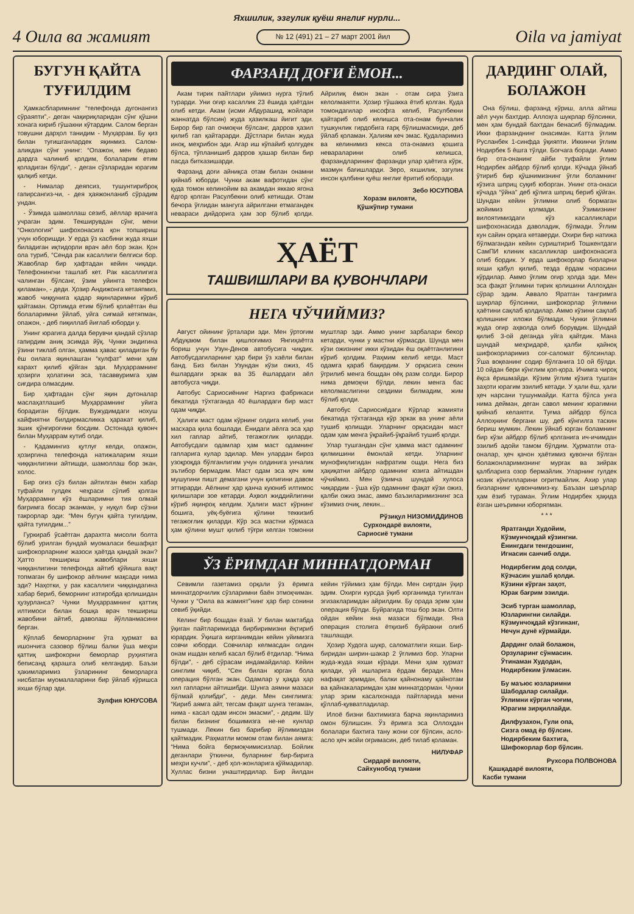Яхшилик, эзгулик қуёш янглиғ нурли...
4 Оила ва жамият № 12 (491) 21 – 27 март 2001 йил Oila va jamiyat
БУГУН ҚАЙТА ТУҒИЛДИМ
Ҳамкасбларимнинг “телефонда дугонангиз сўраяпти”,- деган чақириқларидан сўнг қўшни хонага кириб гўшакни кўтардим. Салом берган товушни дарҳол танидим - Муҳаррам. Бу қиз билан туғишганлардек яқинмиз. Салом-аликдан сўнг унинг: “Опажон, мен бедаво дардга чалиниб қолдим, болаларим етим қоладиган бўлди”, - деган сўзларидан юрагим қалқиб кетди.
- Нималар деяпсиз, тушунтириброқ гапирсангиз-чи, - дея ҳаяжонланиб сўрадим ундан.
- Ўзимда шамоллаш сезиб, аёллар врачига учраган эдим. Текширувдан сўнг, мени “Онкология” шифохонасига қон топшириш учун юборишди. У ерда ўз касбини жуда яхши биладиган иқтидорли врач аёл бор экан. Қон ола туриб, “Сенда рак касаллиги белгиси бор. Жавоблар бир ҳафтадан кейин чиқади. Телефонингни ташлаб кет. Рак касаллигига чалинган бўлсанг, ўзим уйингга телефон қиламан», - деди. Ҳозир Андижонга кетаяпмиз, жавоб чиққунига қадар яқинларимни кўриб қайтаман. Ортимда етим бўлиб қолаётган ёш болаларимни ўйлаб, уйга сиғмай кетяпман, опажон, - деб пиқиллаб йиғлаб юборди у.
Унинг юрагиға далда берувчи қандай сўзлар гапирдим аниқ эсимда йўқ. Чунки эндигина ўзини тиклаб олган, ҳамма ҳавас қиладиган бу ёш оилага яқинлашган “кулфат” мени ҳам карахт қилиб қўйган эди. Муҳаррамнинг ҳозирги ҳолатини эса, тасаввуримга ҳам сиғдира олмасдим.
Бир ҳафтадан сўнг яқин дугоналар маслаҳатлашиб Муҳаррамнинг уйига борадиган бўлдик. Вужудимдаги нохуш кайфиятни билдирмасликка ҳаракат қилиб, эшик қўнғироғини босдим. Остонада қувонч билан Муҳаррам кутиб олди.
- Қадамингиз қутлуғ келди, опажон, ҳозиргина телефонда натижаларим яхши чиққанлигини айтишди, шамоллаш бор экан, холос.
Бир оғиз сўз билан айтилган ёмон хабар туфайли гулдек чеҳраси сўлиб қолган Муҳаррамни кўз ёшларимни тия олмай бағримга босар эканман, у нуқул бир сўзни такрорлар эди: “Мен бугун қайта туғилдим, қайта туғилдим...”
Гуркираб ўсаётган дарахтга мисоли болта бўлиб урилган бундай муомаласи бешафқат шифокорларнинг жазоси ҳаётда қандай экан? Ҳатто текшириш жавоблари яхши чиққанлигини телефонда айтиб қўйишга вақт топмаган бу шифокор аёлнинг мақсади нима эди? Наҳотки, у рак касаллиги чиққандагина хабар бериб, беморнинг изтиробда қолишидан ҳузурланса? Чунки Муҳаррамнинг қаттиқ илтимоси билан бошқа врач текшириш жавобини айтиб, даволаш йўлланмасини берган.
Кўплаб беморларнинг ўта ҳурмат ва ишончига сазовор бўлиш балки ўша меҳри қаттиқ шифокорни беморлар руҳиятига беписанд қарашга олиб келгандир. Баъзи ҳакимларимиз ўзларининг беморларга нисбатан муомалаларини бир ўйлаб кўришса яхши бўлар эди.
Зулфия ЮНУСОВА
ФАРЗАНД ДОҒИ ЁМОН...
Акам тирик пайтлари уйимиз нурга тўлиб турарди. Уни оғир касаллик 23 ёшида ҳаётдан олиб кетди. Акам (исми Абдурашид, жойлари жаннатда бўлсин) жуда ҳазилкаш йигит эди. Бирор бир гап очмоқчи бўлсанг, дарров ҳазил қилиб гап қайтарарди. Дўстлари билан жуда иноқ, меҳрибон эди. Агар иш кўпайиб қолгудек бўлса, тўпланишиб дарров ҳашар билан бир пасда битказишарди.
Фарзанд доғи айниқса отам билан онамни қийнаб юборди. Чунки акам вафотидан сўнг қуда томон келинойим ва акамдан яккаю ягона ёдгор қолган Расулбекни олиб кетишди. Отам бечора ўғлидан мангуга айрилгани етмагандек невараси дийдорига ҳам зор бўлиб қолди. Айрилиқ ёмон экан - отам сира ўзига келолмаяпти. Ҳозир тўшакка ётиб қолган. Қуда томондагилар инсофга келиб, Расулбекни қайтариб олиб келишса ота-онам бунчалик тушкунлик гирдобига ғарқ бўлишмасмиди, деб ўйлаб қоламан. Ҳалиям кеч эмас. Қудаларимиз ва келинимиз кекса ота-онамиз қошига невараларини олиб келишса, фарзандларининг фарзанди улар ҳаётига кўрк, мазмун бағишларди. Зеро, яхшилик, эзгулик инсон қалбини қуёш янглиғ ёритиб юборади.
Зебо ЮСУПОВА
Хоразм вилояти,
Қўшкўпир тумани
ҲАЁТ
ТАШВИШЛАРИ ВА ҚУВОНЧЛАРИ
НЕГА ЧЎЧИЙМИЗ?
Август ойининг ўрталари эди. Мен ўртоғим Абдуқаюм билан қишлоғимиз Янгиҳаётга бориш учун Узун-Денов автобусига чиқдик. Автобусдагиларнинг ҳар бири ўз хаёли билан банд. Биз билан Узундан кўзи ожиз, 45 ёшлардаги эркак ва 35 ёшлардаги аёл автобусга чиқди.
Автобус Сариосиёнинг Наргиз фабрикаси бекатида тўхтаганда 40 ёшлардаги бир маст одам чиқди.
Ҳалиги маст одам кўрнинг олдига келиб, уни масхара қила бошлади. Ёнидаги аёлга эса ҳар хил гаплар айтиб, тегажоғлик қиларди. Автобусдаги одамлар ҳам маст одамнинг гапларига кулар эдилар. Мен улардан бироз узоқроқда бўлганлигим учун олдинига унчалик эътибор бермадим. Маст одам эса ҳеч ким мушугини пишт демагани учун қилиғини давом эттирарди. Аёлнинг ҳар қанча куюниб илтимос қилишлари зое кетарди. Аҳвол жиддийлигини кўриб яқинроқ келдим. Ҳалиги маст кўрнинг бошига, уёқ-буёғига қўлини теккизиб тегажоғлик қиларди. Кўр эса мастни кўрмаса ҳам қўлини мушт қилиб тўғри келган томонни муштлар эди. Аммо унинг зарбалари бекор кетарди, чунки у мастни кўрмасди. Шунда мен кўзи ожизнинг икки кўзидан ёш оқаётганлигини кўриб қолдим. Раҳмим келиб кетди. Маст одамга қараб бақирдим. У орқасига секин ўгрилиб менга бошдан оёқ разм солди. Бирор нима демоқчи бўлди, лекин менга бас келолмаслигини сездими билмадим, жим бўлиб қолди.
Автобус Сариосиёдаги Кўрлар жамияти бекатида тўхтаганда кўр эркак ва унинг аёли тушиб қолишди. Уларнинг орқасидан маст одам ҳам менга ўқрайиб-ўқрайиб тушиб қолди.
Улар тушгандан сўнг ҳамма маст одамнинг қилмишини ёмонлай кетди. Уларнинг мунофиқлигидан нафратим ошди. Нега биз ҳақиқатни айбдор одамнинг юзига айтишдан чўчиймиз. Мен ўзимча шундай хулоса чиқардим - ўша кўр одамнинг фақат кўзи ожиз, қалби ожиз эмас, аммо баъзиларимизнинг эса кўзимиз очиқ, лекин...
Рўзиқул НИЗОМИДДИНОВ
Сурхондарё вилояти,
Сариосиё тумани
ЎЗ ЁРИМДАН МИННАТДОРМАН
Севимли газетамиз орқали ўз ёримга миннатдорчилик сўзларимни баён этмоқчиман. Чунки у “Оила ва жамият”нинг ҳар бир сонини севиб ўқийди.
Келинг бир бошдан ёзай. У билан мактабда ўқиган пайтларимизда бирбиримизни ёқтириб юрардик. Ўқишга кирганимдан кейин уйимизга совчи юборди. Совчилар келмасдан олдин онам ишдан келиб касал бўлиб ётдилар. “Нима бўлди”, - деб сўрасам индамайдилар. Кейин синглим чиқиб, “Сен билан юрган бола операция бўлган экан. Одамлар у ҳақда ҳар хил гапларни айтишибди. Шунга аямни мазаси бўлмай қолибди”, - деди. Мен синглимга: “Кириб аямга айт, тегсам фақат шунга тегаман, нима - касал одам инсон эмасми”, - дедим. Шу билан бизнинг бошимизга не-не кунлар тушмади. Лекин биз барибир йўлимиздан қайтмадик. Раҳматли момом отам билан аямга: “Нима бойга бермоқчимисизлар. Бойлик деганлари ўткинчи, буларнинг бир-бирига меҳри кучли”, - деб ҳол-жонларига қўймадилар. Хуллас бизни унаштирдилар. Бир йилдан кейин тўйимиз ҳам бўлди. Мен сиртдан ўқир эдим. Охирги курсда ўқиб юрганимда туғилган эгизакларимдан айрилдим. Бу орада эрим ҳам операция бўлди. Буйрагида тош бор экан. Олти ойдан кейин яна мазаси бўлмади. Яна операция столига ётқизиб буйракни олиб ташлашди.
Ҳозир Худога шукр, саломатлиги яхши. Бир-биридан ширин-шакар 2 ўғлимиз бор. Уларни жуда-жуда яхши кўради. Мени ҳам ҳурмат қилади, уй ишларига ёрдам беради. Мен нафақат эримдан, балки қайнонаму қайнотам ва қайнакаларимдан ҳам миннатдорман. Чунки улар эрим касалхонада пайтларида мени қўллаб-қувватладилар.
Илоё бизни бахтимизга барча яқинларимиз омон бўлишсин. Ўз ёримга эса Оллоҳдан болалари бахтига тану жони соғ бўлсин, асло-асло ҳеч жойи оғримасин, деб тилаб қоламан.
НИЛУФАР
Сирдарё вилояти,
Сайхунобод тумани
ДАРДИНГ ОЛАЙ, БОЛАЖОН
Она бўлиш, фарзанд кўриш, алла айтиш аёл учун бахтдир. Аллоҳга шукрлар бўлсинки, мен ҳам бундай бахтдан бенасиб бўлмадим. Икки фарзанднинг онасиман. Катта ўғлим Русланбек 1-синфда ўқияпти. Иккинчи ўғлим Нодирбек 5 ёшга тўлди. Боғчага боради. Аммо бир ота-онанинг айби туфайли ўғлим Нодирбек айбдор бўлиб қолди. Кўчада ўйнаб ўтириб бир қўшнимизнинг ўғли боламнинг кўзига шприц суқиб юборган. Унинг ота-онаси кўчада “ўйна” деб қўлига шприц бериб қўйган. Шундан кейин ўғлимни олиб бормаган жойимиз қолмади. Ўзимизнинг вилоятимиздаги кўз касалликлари шифохонасида даволадик, бўлмади. Ўғлим кун сайин орқага кетаверди. Охири бир натижа бўлмагандан кейин суриштириб Тошкентдаги СамПИ клиник касалликлар шифохонасига олиб бордик. У ерда шифокорлар бизларни яхши қабул қилиб, тезда ёрдам чорасини кўрдилар. Аммо ўғлим оғир ҳолда эди. Мен эса фақат ўғлимни тирик қолишини Аллоҳдан сўрар эдим. Аввало Яратган тангримга шукрлар бўлсинки, шифокорлар ўғлимни ҳаётини сақлаб қолдилар. Аммо кўзини сақлаб қолишнинг иложи бўлмади. Чунки ўғлимни жуда оғир аҳволда олиб борувдик. Шундай қилиб 3-ой деганда уйга қайтдик. Мана шундай меҳридарё, қалби қайноқ шифокорларимиз соғ-саломат бўлсинлар. Ўша воқеанинг содир бўлганига 10 ой бўлди. 10 ойдан бери кўнглим қоп-қора. Ичимга чироқ ёқса ёришмайди. Кўзим ўғлим кўзига тушган заҳоти юрагим эзилиб кетади. У ҳали ёш, ҳали ҳеч нарсани тушунмайди. Катта бўлса унга нима дейман, деган савол менинг юрагимни қийнаб келаяпти. Туғма айбдор бўлса Аллоҳнинг бергани шу, деб кўнгилга таскин бериш мумкин. Лекин ўйнаб юрган боламнинг бир кўзи айбдор бўлиб қолганига ич-ичимдан эзилиб адойи тамом бўлдим. Ҳурматли ота-оналар, ҳеч қачон ҳаётимиз қувончи бўлган болажонларимизнинг мурғак ва зийрак қалбларига озор бермайлик. Уларнинг гулдек нозик кўнгилларини оғритмайлик. Ахир улар бизларнинг қувончимиз-ку. Баъзан шеърлар ҳам ёзиб тураман. Ўғлим Нодирбек ҳақида ёзган шеъримни юборяпман.
* * *
Яратганди Худойим,
Кўзмунчоқдай кўзингни.
Ёнингдаги тенгдошинг,
Игнасин санчиб олди.
Нодирбегим дод солди,
Кўзчасин ушлаб қолди.
Кўзини кўрган заҳот,
Юрак бағрим эзилди.
Эсиб турган шамоллар,
Юзларингни силайди.
Кўзмунчоқдай кўзгинанг,
Нечун дунё кўрмайди.
Дардинг олай болажон,
Орзуларинг сўнмасин.
Ўтинаман Худодан,
Нодирбеким ўлмасин.
Бу маъюс юзларимни
Шабодалар силайди.
Ўғлимни кўрган чоғим,
Юрагим зирқиллайди.
Дилфузахон, Гули опа,
Сизга омад ёр бўлсин.
Нодирбеким бахтига,
Шифокорлар бор бўлсин.
Рухсора ПОЛВОНОВА
Қашқадарё вилояти,
Касби тумани